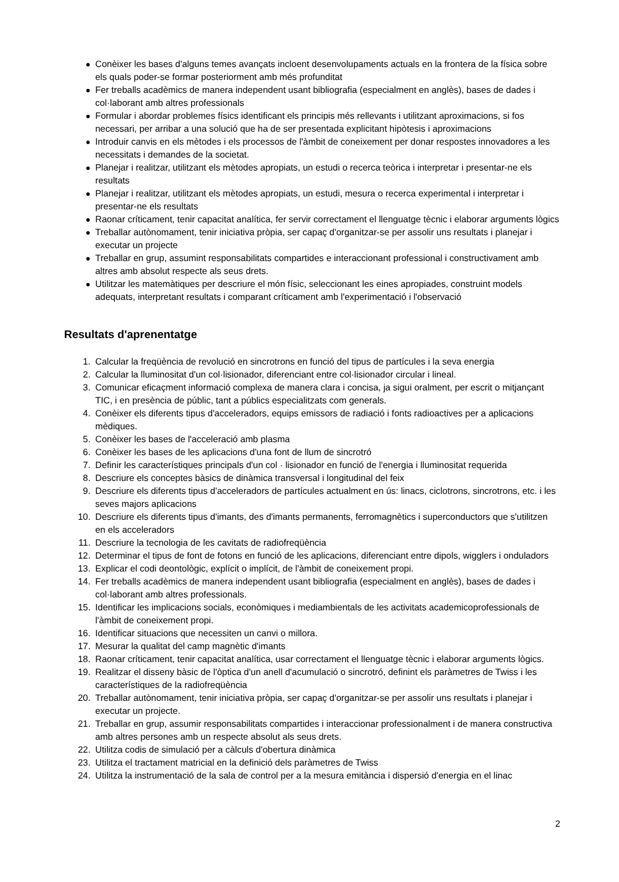● Conèixer les bases d'alguns temes avançats incloent desenvolupaments actuals en la frontera de la física sobre els quals poder-se formar posteriorment amb més profunditat
● Fer treballs acadèmics de manera independent usant bibliografia (especialment en anglès), bases de dades i col·laborant amb altres professionals
● Formular i abordar problemes físics identificant els principis més rellevants i utilitzant aproximacions, si fos necessari, per arribar a una solució que ha de ser presentada explicitant hipòtesis i aproximacions
● Introduir canvis en els mètodes i els processos de l'àmbit de coneixement per donar respostes innovadores a les necessitats i demandes de la societat.
● Planejar i realitzar, utilitzant els mètodes apropiats, un estudi o recerca teòrica i interpretar i presentar-ne els resultats
● Planejar i realitzar, utilitzant els mètodes apropiats, un estudi, mesura o recerca experimental i interpretar i presentar-ne els resultats
● Raonar críticament, tenir capacitat analítica, fer servir correctament el llenguatge tècnic i elaborar arguments lògics
● Treballar autònomament, tenir iniciativa pròpia, ser capaç d'organitzar-se per assolir uns resultats i planejar i executar un projecte
● Treballar en grup, assumint responsabilitats compartides e interaccionant professional i constructivament amb altres amb absolut respecte als seus drets.
● Utilitzar les matemàtiques per descriure el món físic, seleccionant les eines apropiades, construint models adequats, interpretant resultats i comparant críticament amb l'experimentació i l'observació
Resultats d'aprenentatge
1. Calcular la freqüència de revolució en sincrotrons en funció del tipus de partícules i la seva energia
2. Calcular la lluminositat d'un col·lisionador, diferenciant entre col·lisionador circular i lineal.
3. Comunicar eficaçment informació complexa de manera clara i concisa, ja sigui oralment, per escrit o mitjançant TIC, i en presència de públic, tant a públics especialitzats com generals.
4. Conèixer els diferents tipus d'acceleradors, equips emissors de radiació i fonts radioactives per a aplicacions mèdiques.
5. Conèixer les bases de l'acceleració amb plasma
6. Conèixer les bases de les aplicacions d'una font de llum de sincrotró
7. Definir les característiques principals d'un col · lisionador en funció de l'energia i lluminositat requerida
8. Descriure els conceptes bàsics de dinàmica transversal i longitudinal del feix
9. Descriure els diferents tipus d'acceleradors de partícules actualment en ús: linacs, ciclotrons, sincrotrons, etc. i les seves majors aplicacions
10. Descriure els diferents tipus d'imants, des d'imants permanents, ferromagnètics i superconductors que s'utilitzen en els acceleradors
11. Descriure la tecnologia de les cavitats de radiofreqüència
12. Determinar el tipus de font de fotons en funció de les aplicacions, diferenciant entre dipols, wigglers i onduladors
13. Explicar el codi deontològic, explícit o implícit, de l'àmbit de coneixement propi.
14. Fer treballs acadèmics de manera independent usant bibliografia (especialment en anglès), bases de dades i col·laborant amb altres professionals.
15. Identificar les implicacions socials, econòmiques i mediambientals de les activitats academicoprofessionals de l'àmbit de coneixement propi.
16. Identificar situacions que necessiten un canvi o millora.
17. Mesurar la qualitat del camp magnètic d'imants
18. Raonar críticament, tenir capacitat analítica, usar correctament el llenguatge tècnic i elaborar arguments lògics.
19. Realitzar el disseny bàsic de l'òptica d'un anell d'acumulació o sincrotró, definint els paràmetres de Twiss i les característiques de la radiofreqüència
20. Treballar autònomament, tenir iniciativa pròpia, ser capaç d'organitzar-se per assolir uns resultats i planejar i executar un projecte.
21. Treballar en grup, assumir responsabilitats compartides i interaccionar professionalment i de manera constructiva amb altres persones amb un respecte absolut als seus drets.
22. Utilitza codis de simulació per a càlculs d'obertura dinàmica
23. Utilitza el tractament matricial en la definició dels paràmetres de Twiss
24. Utilitza la instrumentació de la sala de control per a la mesura emitància i dispersió d'energia en el linac
2